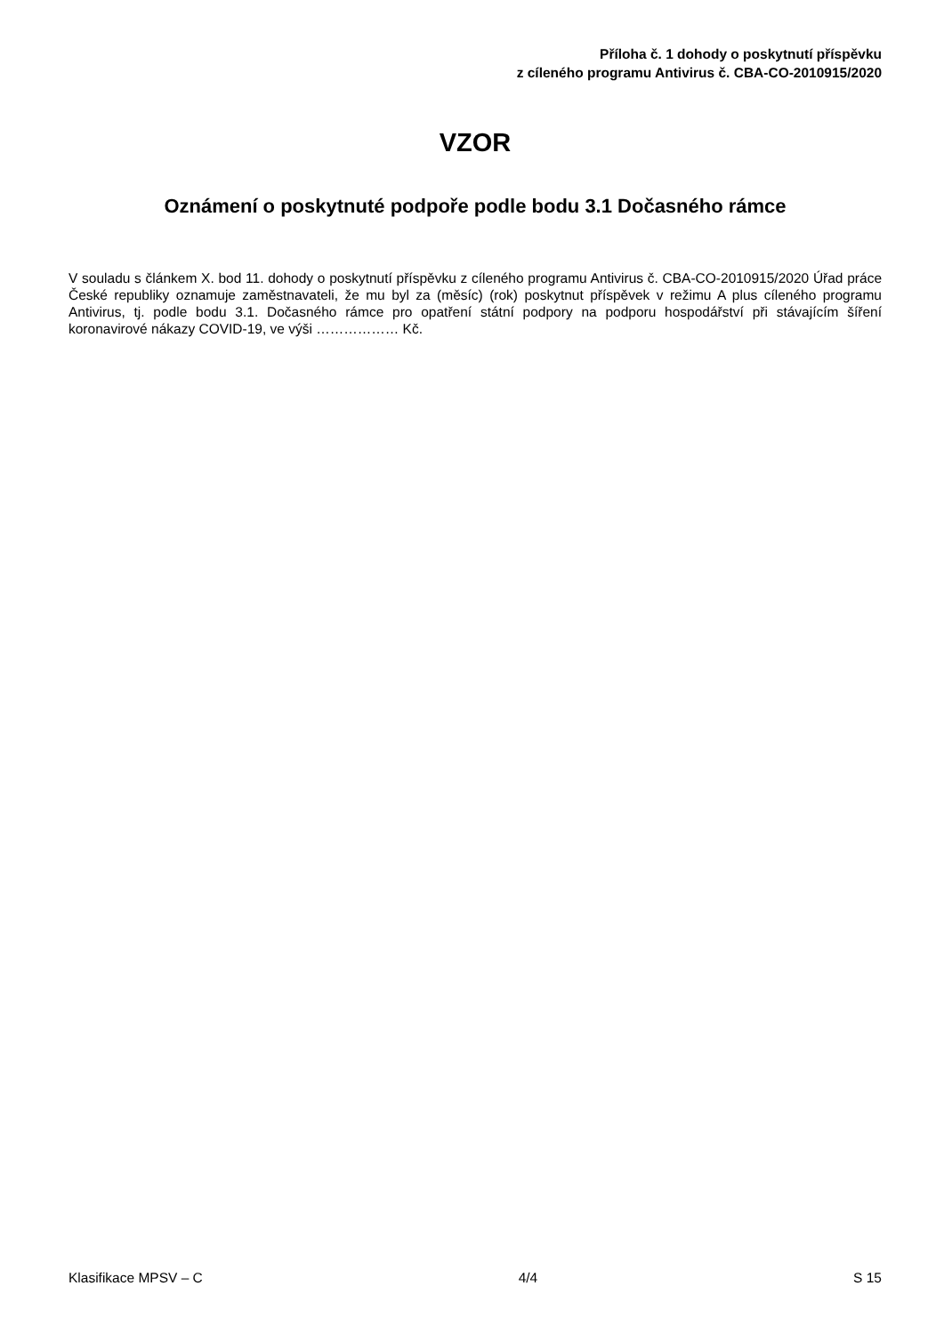Příloha č. 1 dohody o poskytnutí příspěvku
z cíleného programu Antivirus č. CBA-CO-2010915/2020
VZOR
Oznámení o poskytnuté podpoře podle bodu 3.1 Dočasného rámce
V souladu s článkem X. bod 11. dohody o poskytnutí příspěvku z cíleného programu Antivirus č. CBA-CO-2010915/2020 Úřad práce České republiky oznamuje zaměstnavateli, že mu byl za (měsíc) (rok) poskytnut příspěvek v režimu A plus cíleného programu Antivirus, tj. podle bodu 3.1. Dočasného rámce pro opatření státní podpory na podporu hospodářství při stávajícím šíření koronavirové nákazy COVID-19, ve výši ……………… Kč.
Klasifikace MPSV – C 4/4 S 15